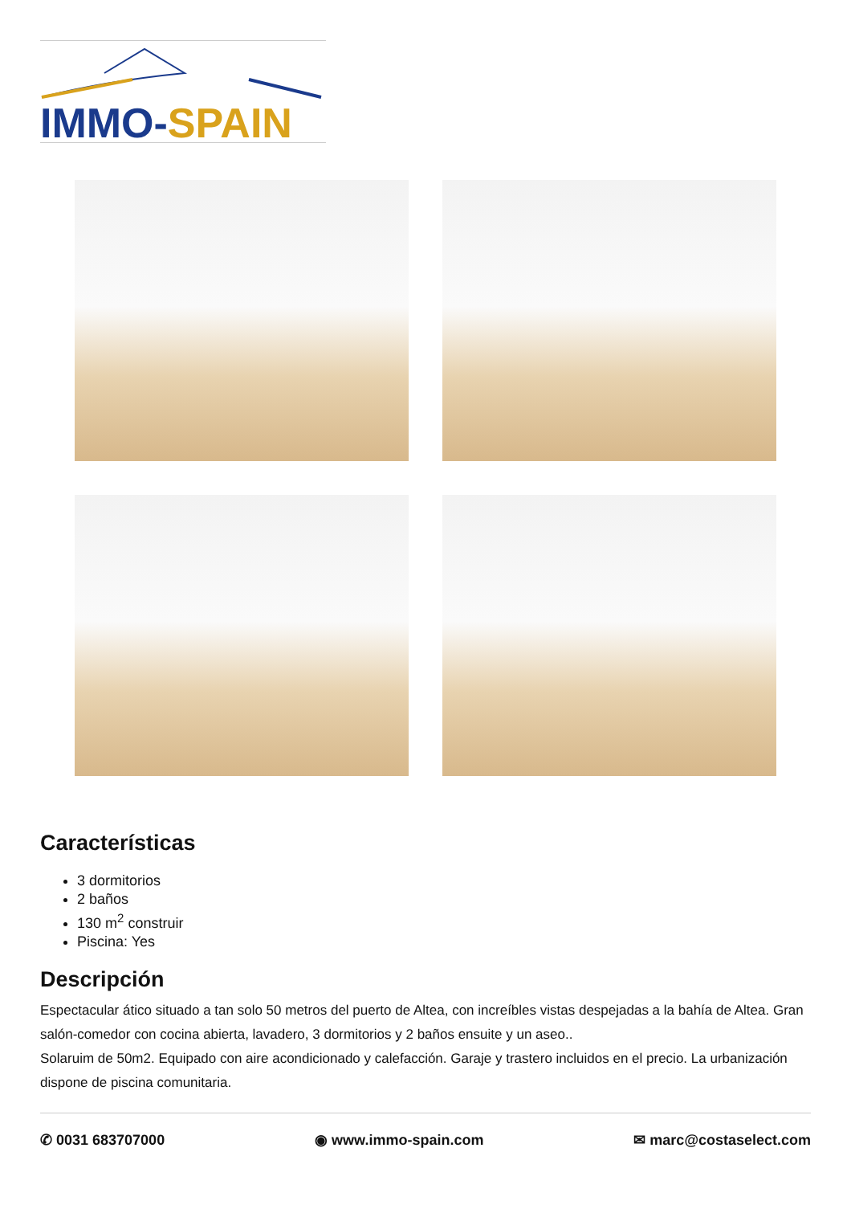IMMO-SPAIN
Características
3 dormitorios
2 baños
130 m<sup>2</sup> construir
Piscina: Yes
Descripción
Espectacular ático situado a tan solo 50 metros del puerto de Altea, con increíbles vistas despejadas a la bahía de Altea. Gran salón-comedor con cocina abierta, lavadero, 3 dormitorios y 2 baños ensuite y un aseo..
Solaruim de 50m2. Equipado con aire acondicionado y calefacción. Garaje y trastero incluidos en el precio. La urbanización dispone de piscina comunitaria.
✆ 0031 683707000 ◉ www.immo-spain.com ✉ marc@costaselect.com